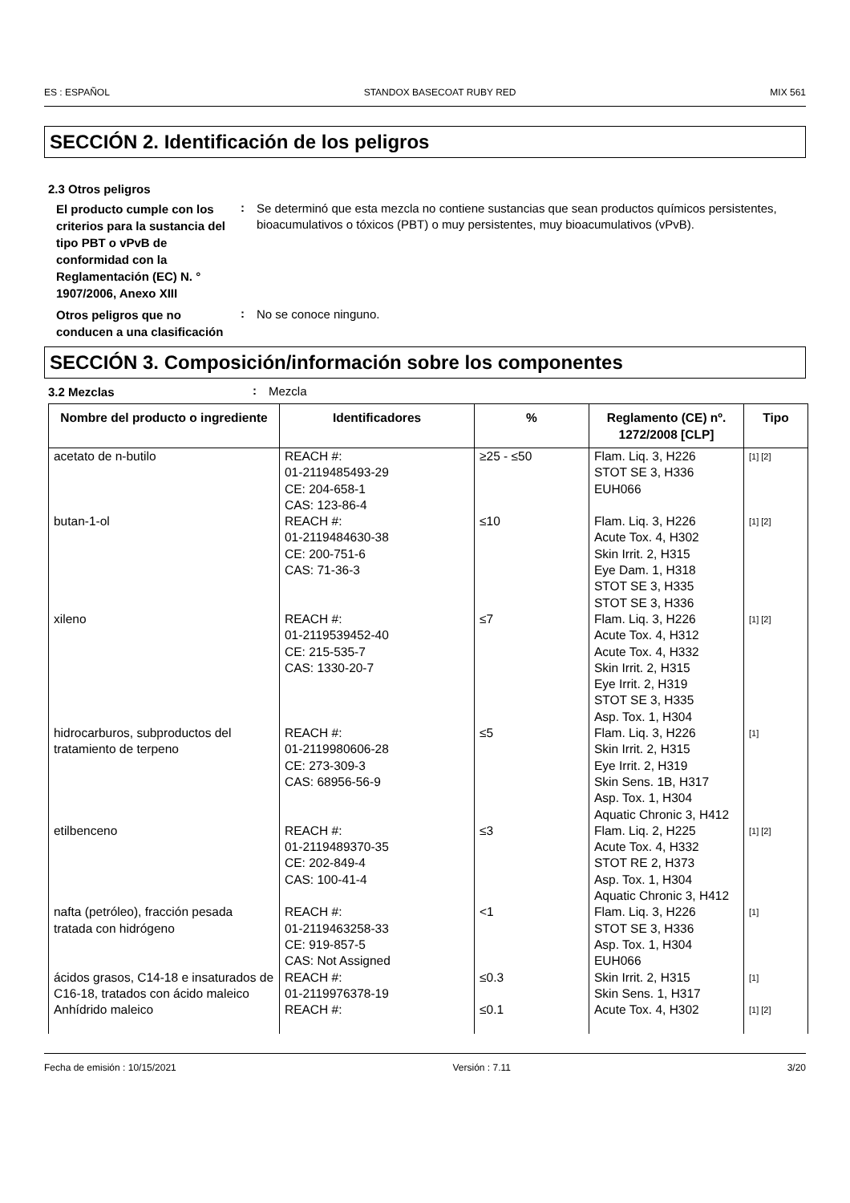ES : ESPAÑOL STANDOX BASECOAT RUBY RED MIX 561
SECCIÓN 2. Identificación de los peligros
2.3 Otros peligros
El producto cumple con los criterios para la sustancia del tipo PBT o vPvB de conformidad con la Reglamentación (EC) N. ° 1907/2006, Anexo XIII
:
Se determinó que esta mezcla no contiene sustancias que sean productos químicos persistentes, bioacumulativos o tóxicos (PBT) o muy persistentes, muy bioacumulativos (vPvB).
Otros peligros que no conducen a una clasificación
:
No se conoce ninguno.
SECCIÓN 3. Composición/información sobre los componentes
3.2 Mezclas
:
Mezcla
| Nombre del producto o ingrediente | Identificadores | % | Reglamento (CE) nº. 1272/2008 [CLP] | Tipo |
| --- | --- | --- | --- | --- |
| acetato de n-butilo | REACH #: 01-2119485493-29 CE: 204-658-1 CAS: 123-86-4 | ≥25 - ≤50 | Flam. Liq. 3, H226 STOT SE 3, H336 EUH066 | [1] [2] |
| butan-1-ol | REACH #: 01-2119484630-38 CE: 200-751-6 CAS: 71-36-3 | ≤10 | Flam. Liq. 3, H226 Acute Tox. 4, H302 Skin Irrit. 2, H315 Eye Dam. 1, H318 STOT SE 3, H335 STOT SE 3, H336 | [1] [2] |
| xileno | REACH #: 01-2119539452-40 CE: 215-535-7 CAS: 1330-20-7 | ≤7 | Flam. Liq. 3, H226 Acute Tox. 4, H312 Acute Tox. 4, H332 Skin Irrit. 2, H315 Eye Irrit. 2, H319 STOT SE 3, H335 Asp. Tox. 1, H304 | [1] [2] |
| hidrocarburos, subproductos del tratamiento de terpeno | REACH #: 01-2119980606-28 CE: 273-309-3 CAS: 68956-56-9 | ≤5 | Flam. Liq. 3, H226 Skin Irrit. 2, H315 Eye Irrit. 2, H319 Skin Sens. 1B, H317 Asp. Tox. 1, H304 Aquatic Chronic 3, H412 | [1] |
| etilbenceno | REACH #: 01-2119489370-35 CE: 202-849-4 CAS: 100-41-4 | ≤3 | Flam. Liq. 2, H225 Acute Tox. 4, H332 STOT RE 2, H373 Asp. Tox. 1, H304 Aquatic Chronic 3, H412 | [1] [2] |
| nafta (petróleo), fracción pesada tratada con hidrógeno | REACH #: 01-2119463258-33 CE: 919-857-5 CAS: Not Assigned | <1 | Flam. Liq. 3, H226 STOT SE 3, H336 Asp. Tox. 1, H304 EUH066 | [1] |
| ácidos grasos, C14-18 e insaturados de C16-18, tratados con ácido maleico | REACH #: 01-2119976378-19 | ≤0.3 | Skin Irrit. 2, H315 Skin Sens. 1, H317 | [1] |
| Anhídrido maleico | REACH #: | ≤0.1 | Acute Tox. 4, H302 | [1] [2] |
Fecha de emisión : 10/15/2021 Versión : 7.11 3/20